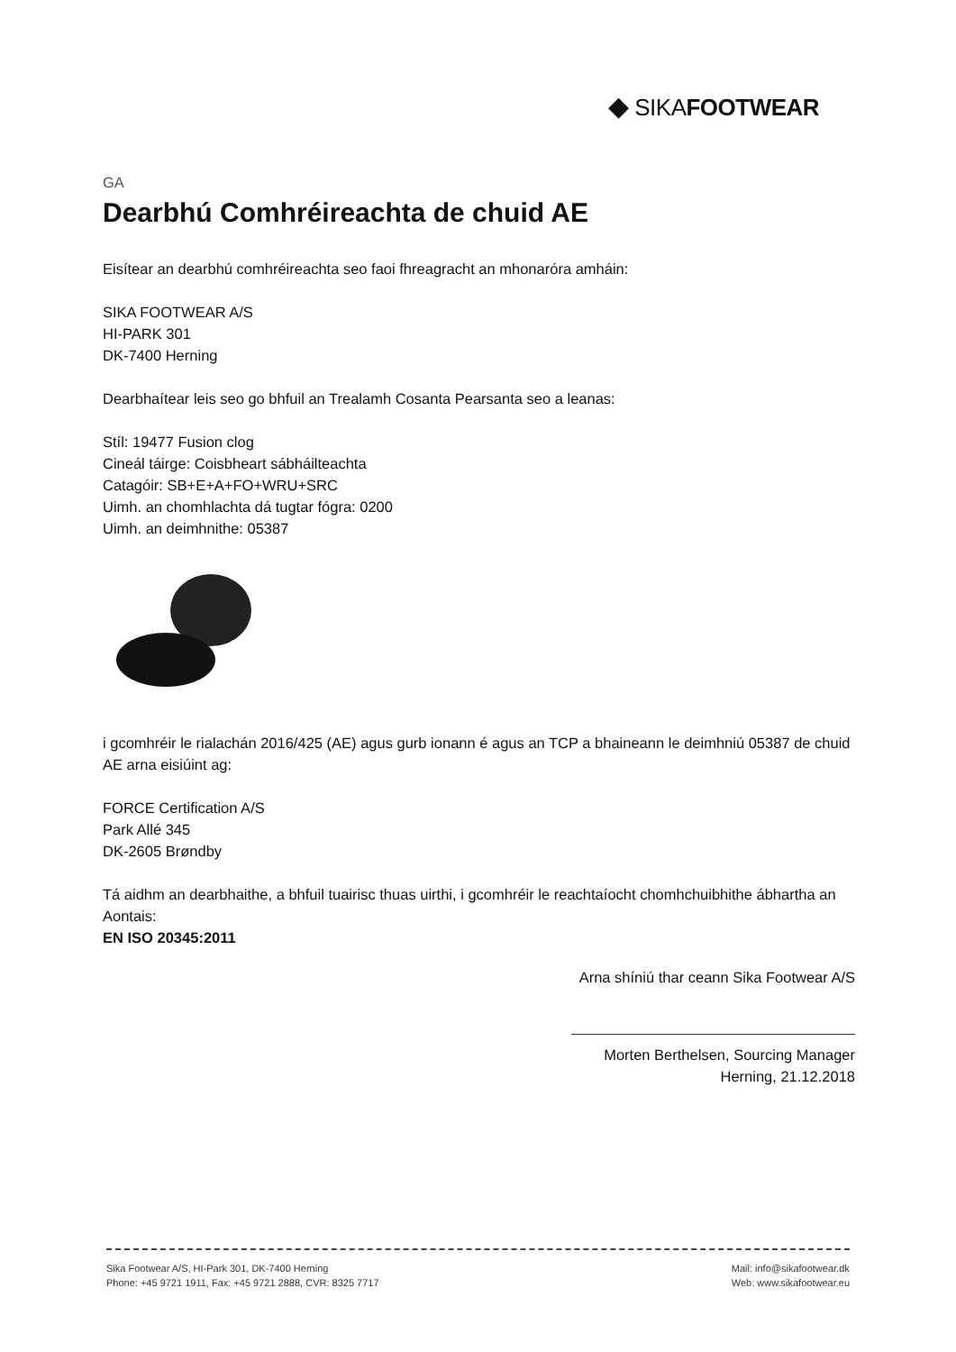◆ SIKAFOOTWEAR
GA
Dearbhú Comhréireachta de chuid AE
Eisítear an dearbhú comhréireachta seo faoi fhreagracht an mhonaróra amháin:
SIKA FOOTWEAR A/S
HI-PARK 301
DK-7400 Herning
Dearbhaítear leis seo go bhfuil an Trealamh Cosanta Pearsanta seo a leanas:
Stíl: 19477 Fusion clog
Cineál táirge: Coisbheart sábháilteachta
Catagóir: SB+E+A+FO+WRU+SRC
Uimh. an chomhlachta dá tugtar fógra: 0200
Uimh. an deimhnithe: 05387
i gcomhréir le rialachán 2016/425 (AE) agus gurb ionann é agus an TCP a bhaineann le deimhniú 05387 de chuid AE arna eisiúint ag:
FORCE Certification A/S
Park Allé 345
DK-2605 Brøndby
Tá aidhm an dearbhaithe, a bhfuil tuairisc thuas uirthi, i gcomhréir le reachtaíocht chomhchuibhithe ábhartha an Aontais:
EN ISO 20345:2011
Arna shíniú thar ceann Sika Footwear A/S
Morten Berthelsen, Sourcing Manager
Herning, 21.12.2018
Sika Footwear A/S, HI-Park 301, DK-7400 Herning
Phone: +45 9721 1911, Fax: +45 9721 2888, CVR: 8325 7717
Mail: info@sikafootwear.dk
Web: www.sikafootwear.eu